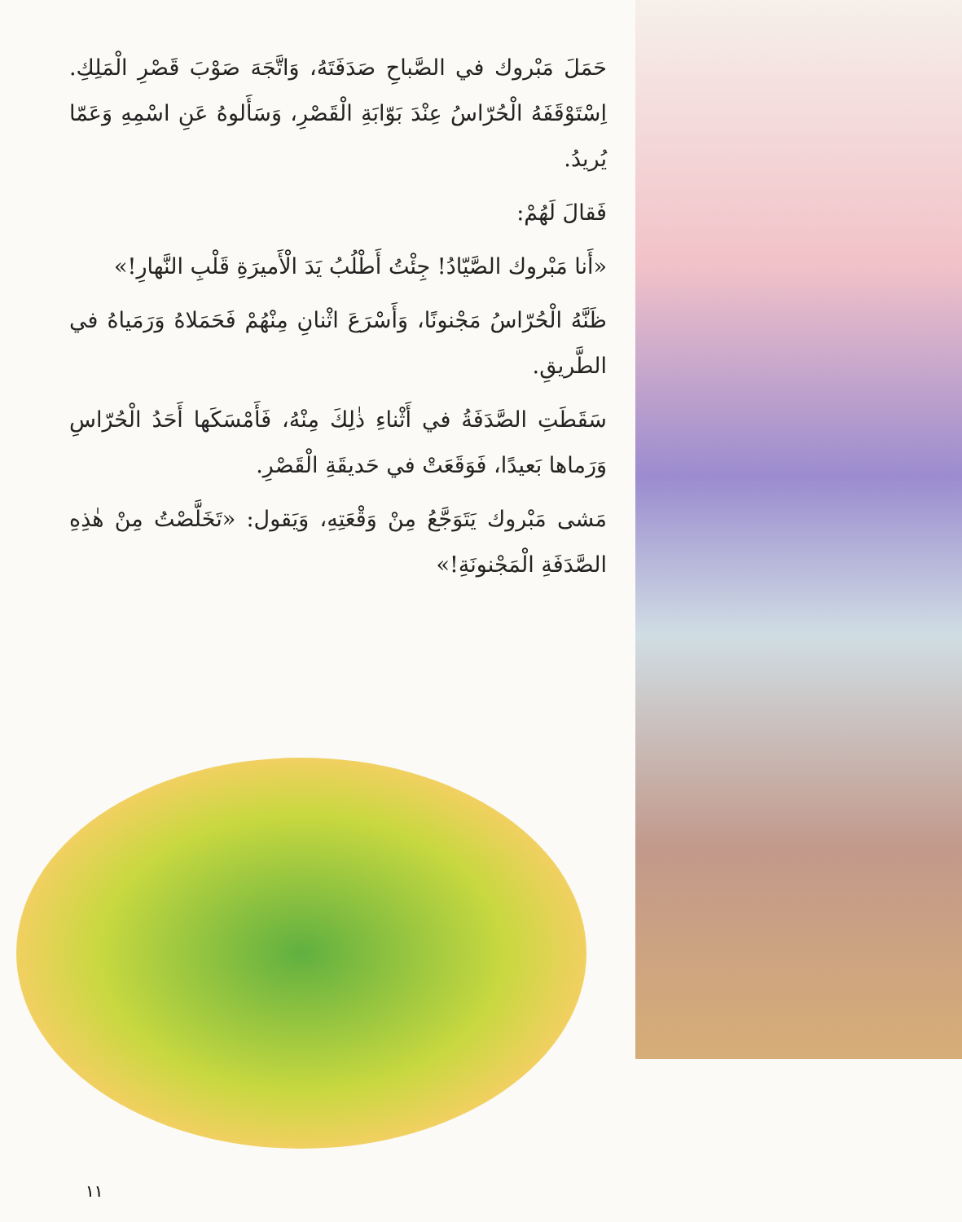حَمَلَ مَبْروك في الصَّباحِ صَدَفَتَهُ، وَاتَّجَهَ صَوْبَ قَصْرِ الْمَلِكِ. اِسْتَوْقَفَهُ الْحُرّاسُ عِنْدَ بَوّابَةِ الْقَصْرِ، وَسَأَلوهُ عَنِ اسْمِهِ وَعَمّا يُريدُ.
فَقالَ لَهُمْ:
«أَنا مَبْروك الصَّيّادُ! جِئْتُ أَطْلُبُ يَدَ الْأَميرَةِ قَلْبِ النَّهارِ!»
ظَنَّهُ الْحُرّاسُ مَجْنونًا، وَأَسْرَعَ اثْنانِ مِنْهُمْ فَحَمَلاهُ وَرَمَياهُ في الطَّريقِ.
سَقَطَتِ الصَّدَفَةُ في أَثْناءِ ذٰلِكَ مِنْهُ، فَأَمْسَكَها أَحَدُ الْحُرّاسِ وَرَماها بَعيدًا، فَوَقَعَتْ في حَديقَةِ الْقَصْرِ.
مَشى مَبْروك يَتَوَجَّعُ مِنْ وَقْعَتِهِ، وَيَقول: «تَخَلَّصْتُ مِنْ هٰذِهِ الصَّدَفَةِ الْمَجْنونَةِ!»
١١